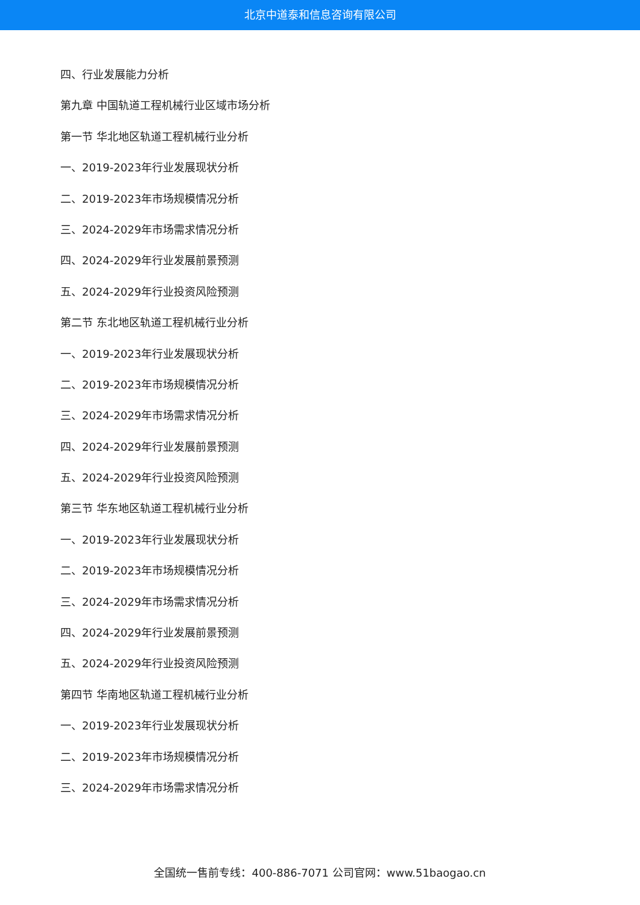北京中道泰和信息咨询有限公司
四、行业发展能力分析
第九章 中国轨道工程机械行业区域市场分析
第一节 华北地区轨道工程机械行业分析
一、2019-2023年行业发展现状分析
二、2019-2023年市场规模情况分析
三、2024-2029年市场需求情况分析
四、2024-2029年行业发展前景预测
五、2024-2029年行业投资风险预测
第二节 东北地区轨道工程机械行业分析
一、2019-2023年行业发展现状分析
二、2019-2023年市场规模情况分析
三、2024-2029年市场需求情况分析
四、2024-2029年行业发展前景预测
五、2024-2029年行业投资风险预测
第三节 华东地区轨道工程机械行业分析
一、2019-2023年行业发展现状分析
二、2019-2023年市场规模情况分析
三、2024-2029年市场需求情况分析
四、2024-2029年行业发展前景预测
五、2024-2029年行业投资风险预测
第四节 华南地区轨道工程机械行业分析
一、2019-2023年行业发展现状分析
二、2019-2023年市场规模情况分析
三、2024-2029年市场需求情况分析
全国统一售前专线：400-886-7071 公司官网：www.51baogao.cn